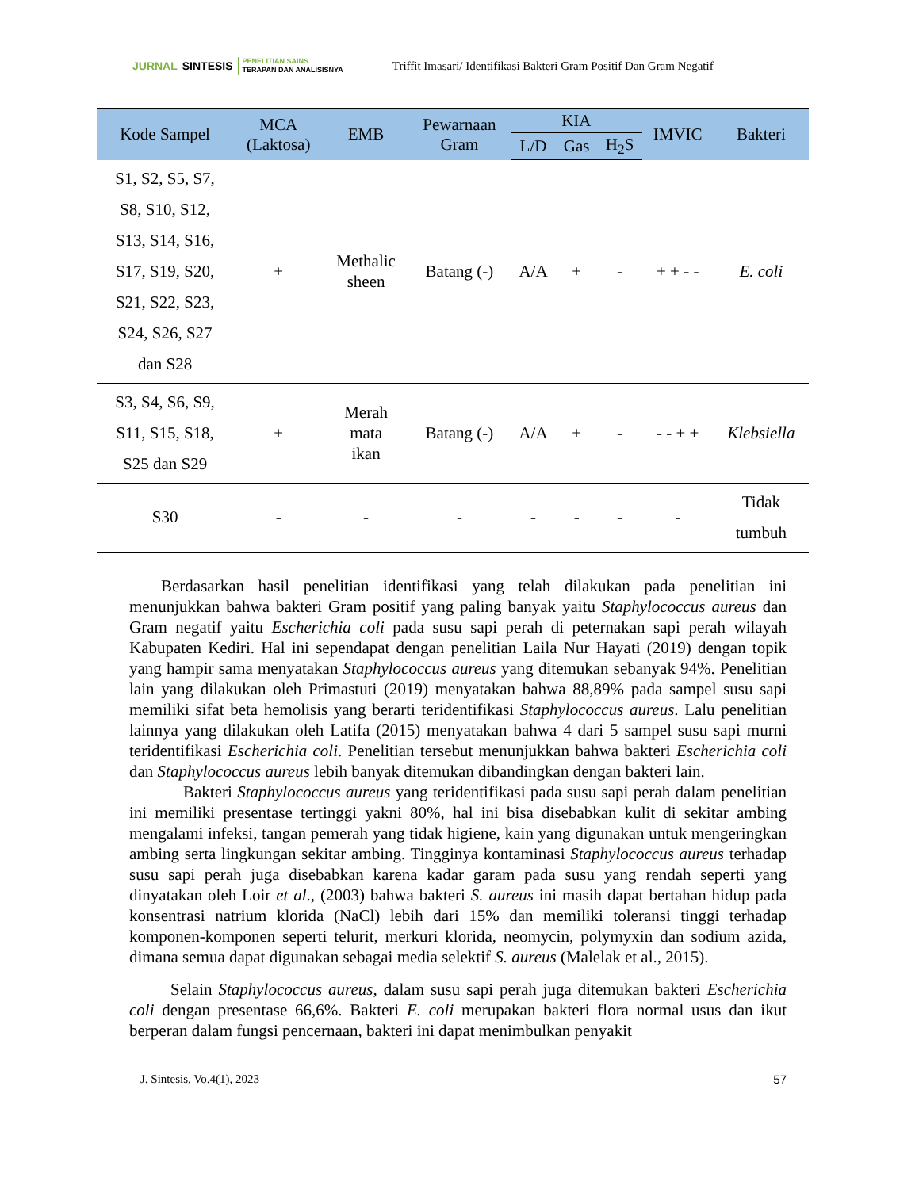JURNAL SINTESIS PENELITIAN SAINS
TERAPAN DAN ANALISISNYA
Triffit Imasari/ Identifikasi Bakteri Gram Positif Dan Gram Negatif
| Kode Sampel | MCA (Laktosa) | EMB | Pewarnaan Gram | KIA | | | IMVIC | Bakteri |
| --- | --- | --- | --- | --- | --- | --- | --- | --- |
| | | | | L/D | Gas | H<sub>2</sub>S | | |
| S1, S2, S5, S7, S8, S10, S12, S13, S14, S16, S17, S19, S20, S21, S22, S23, S24, S26, S27 dan S28 | + | Methalic sheen | Batang (-) | A/A | + | - | + + - - | E. coli |
| S3, S4, S6, S9, S11, S15, S18, S25 dan S29 | + | Merah mata ikan | Batang (-) | A/A | + | - | - - + + | Klebsiella |
| S30 | - | - | - | - | - | - | - | Tidak tumbuh |
Berdasarkan hasil penelitian identifikasi yang telah dilakukan pada penelitian ini menunjukkan bahwa bakteri Gram positif yang paling banyak yaitu Staphylococcus aureus dan Gram negatif yaitu Escherichia coli pada susu sapi perah di peternakan sapi perah wilayah Kabupaten Kediri. Hal ini sependapat dengan penelitian Laila Nur Hayati (2019) dengan topik yang hampir sama menyatakan Staphylococcus aureus yang ditemukan sebanyak 94%. Penelitian lain yang dilakukan oleh Primastuti (2019) menyatakan bahwa 88,89% pada sampel susu sapi memiliki sifat beta hemolisis yang berarti teridentifikasi Staphylococcus aureus. Lalu penelitian lainnya yang dilakukan oleh Latifa (2015) menyatakan bahwa 4 dari 5 sampel susu sapi murni teridentifikasi Escherichia coli. Penelitian tersebut menunjukkan bahwa bakteri Escherichia coli dan Staphylococcus aureus lebih banyak ditemukan dibandingkan dengan bakteri lain.
Bakteri Staphylococcus aureus yang teridentifikasi pada susu sapi perah dalam penelitian ini memiliki presentase tertinggi yakni 80%, hal ini bisa disebabkan kulit di sekitar ambing mengalami infeksi, tangan pemerah yang tidak higiene, kain yang digunakan untuk mengeringkan ambing serta lingkungan sekitar ambing. Tingginya kontaminasi Staphylococcus aureus terhadap susu sapi perah juga disebabkan karena kadar garam pada susu yang rendah seperti yang dinyatakan oleh Loir et al., (2003) bahwa bakteri S. aureus ini masih dapat bertahan hidup pada konsentrasi natrium klorida (NaCl) lebih dari 15% dan memiliki toleransi tinggi terhadap komponen-komponen seperti telurit, merkuri klorida, neomycin, polymyxin dan sodium azida, dimana semua dapat digunakan sebagai media selektif S. aureus (Malelak et al., 2015).
Selain Staphylococcus aureus, dalam susu sapi perah juga ditemukan bakteri Escherichia coli dengan presentase 66,6%. Bakteri E. coli merupakan bakteri flora normal usus dan ikut berperan dalam fungsi pencernaan, bakteri ini dapat menimbulkan penyakit
J. Sintesis, Vo.4(1), 2023 57